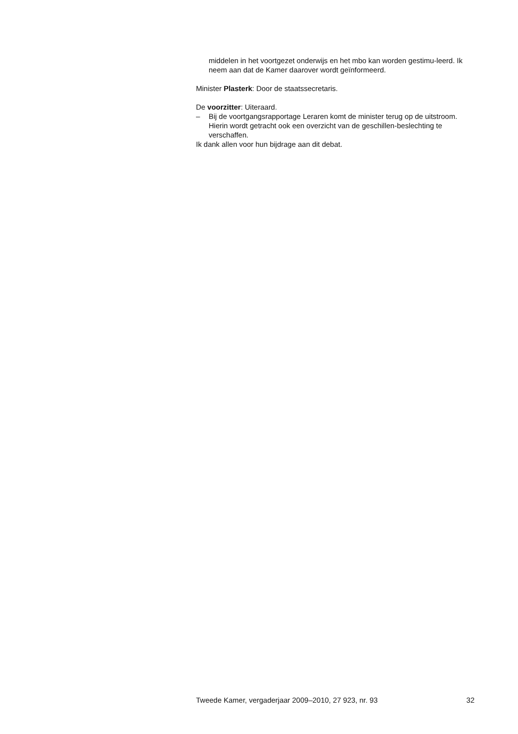middelen in het voortgezet onderwijs en het mbo kan worden gestimu-leerd. Ik neem aan dat de Kamer daarover wordt geïnformeerd.
Minister Plasterk: Door de staatssecretaris.
De voorzitter: Uiteraard.
– Bij de voortgangsrapportage Leraren komt de minister terug op de uitstroom. Hierin wordt getracht ook een overzicht van de geschillen-beslechting te verschaffen.
Ik dank allen voor hun bijdrage aan dit debat.
Tweede Kamer, vergaderjaar 2009–2010, 27 923, nr. 93 32